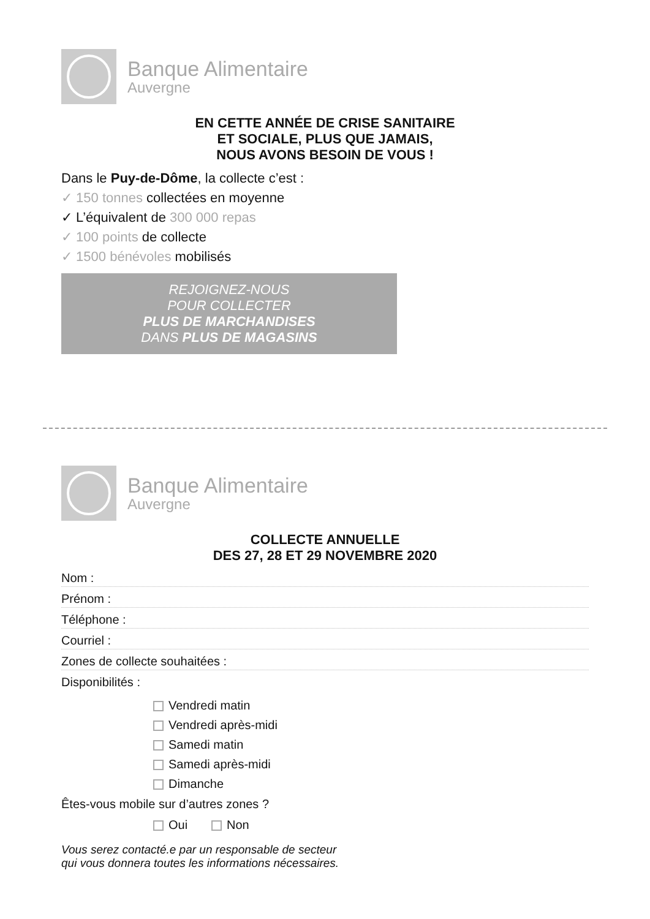Banque Alimentaire
Auvergne
EN CETTE ANNÉE DE CRISE SANITAIRE
ET SOCIALE, PLUS QUE JAMAIS,
NOUS AVONS BESOIN DE VOUS !
Dans le Puy-de-Dôme, la collecte c’est :
✓ 150 tonnes collectées en moyenne
✓ L’équivalent de 300 000 repas
✓ 100 points de collecte
✓ 1500 bénévoles mobilisés
REJOIGNEZ-NOUS
POUR COLLECTER
PLUS DE MARCHANDISES
DANS PLUS DE MAGASINS
Banque Alimentaire
Auvergne
COLLECTE ANNUELLE
DES 27, 28 ET 29 NOVEMBRE 2020
Nom :
Prénom :
Téléphone :
Courriel :
Zones de collecte souhaitées :
Disponibilités :
Vendredi matin
Vendredi après-midi
Samedi matin
Samedi après-midi
Dimanche
Êtes-vous mobile sur d’autres zones ?
Oui Non
Vous serez contacté.e par un responsable de secteur
qui vous donnera toutes les informations nécessaires.